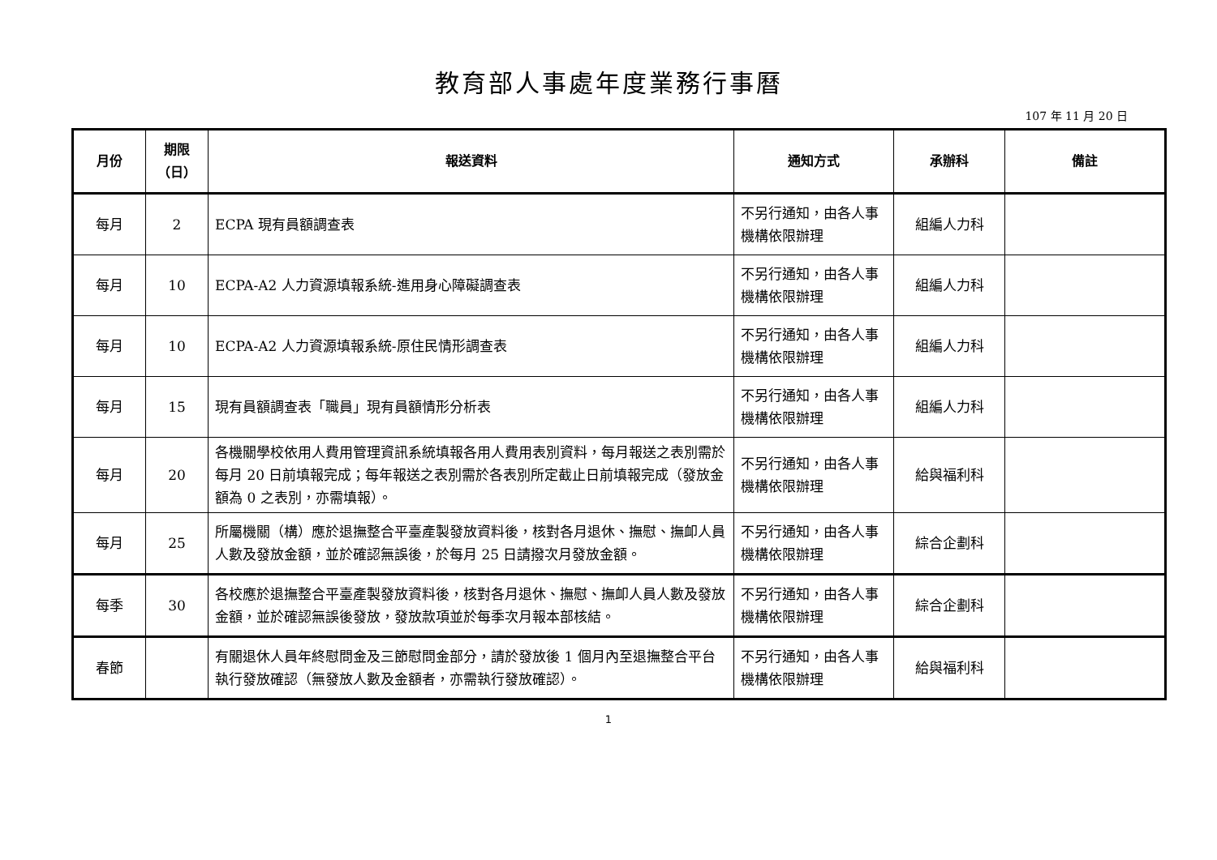教育部人事處年度業務行事曆
107 年 11 月 20 日
| 月份 | 期限 （日） | 報送資料 | 通知方式 | 承辦科 | 備註 |
| --- | --- | --- | --- | --- | --- |
| 每月 | 2 | ECPA 現有員額調查表 | 不另行通知，由各人事機構依限辦理 | 組編人力科 | |
| 每月 | 10 | ECPA-A2 人力資源填報系統-進用身心障礙調查表 | 不另行通知，由各人事機構依限辦理 | 組編人力科 | |
| 每月 | 10 | ECPA-A2 人力資源填報系統-原住民情形調查表 | 不另行通知，由各人事機構依限辦理 | 組編人力科 | |
| 每月 | 15 | 現有員額調查表「職員」現有員額情形分析表 | 不另行通知，由各人事機構依限辦理 | 組編人力科 | |
| 每月 | 20 | 各機關學校依用人費用管理資訊系統填報各用人費用表別資料，每月報送之表別需於每月 20 日前填報完成；每年報送之表別需於各表別所定截止日前填報完成（發放金額為 0 之表別，亦需填報）。 | 不另行通知，由各人事機構依限辦理 | 給與福利科 | |
| 每月 | 25 | 所屬機關（構）應於退撫整合平臺產製發放資料後，核對各月退休、撫慰、撫卹人員人數及發放金額，並於確認無誤後，於每月 25 日請撥次月發放金額。 | 不另行通知，由各人事機構依限辦理 | 綜合企劃科 | |
| 每季 | 30 | 各校應於退撫整合平臺產製發放資料後，核對各月退休、撫慰、撫卹人員人數及發放金額，並於確認無誤後發放，發放款項並於每季次月報本部核結。 | 不另行通知，由各人事機構依限辦理 | 綜合企劃科 | |
| 春節 | | 有關退休人員年終慰問金及三節慰問金部分，請於發放後 1 個月內至退撫整合平台執行發放確認（無發放人數及金額者，亦需執行發放確認）。 | 不另行通知，由各人事機構依限辦理 | 給與福利科 | |
1